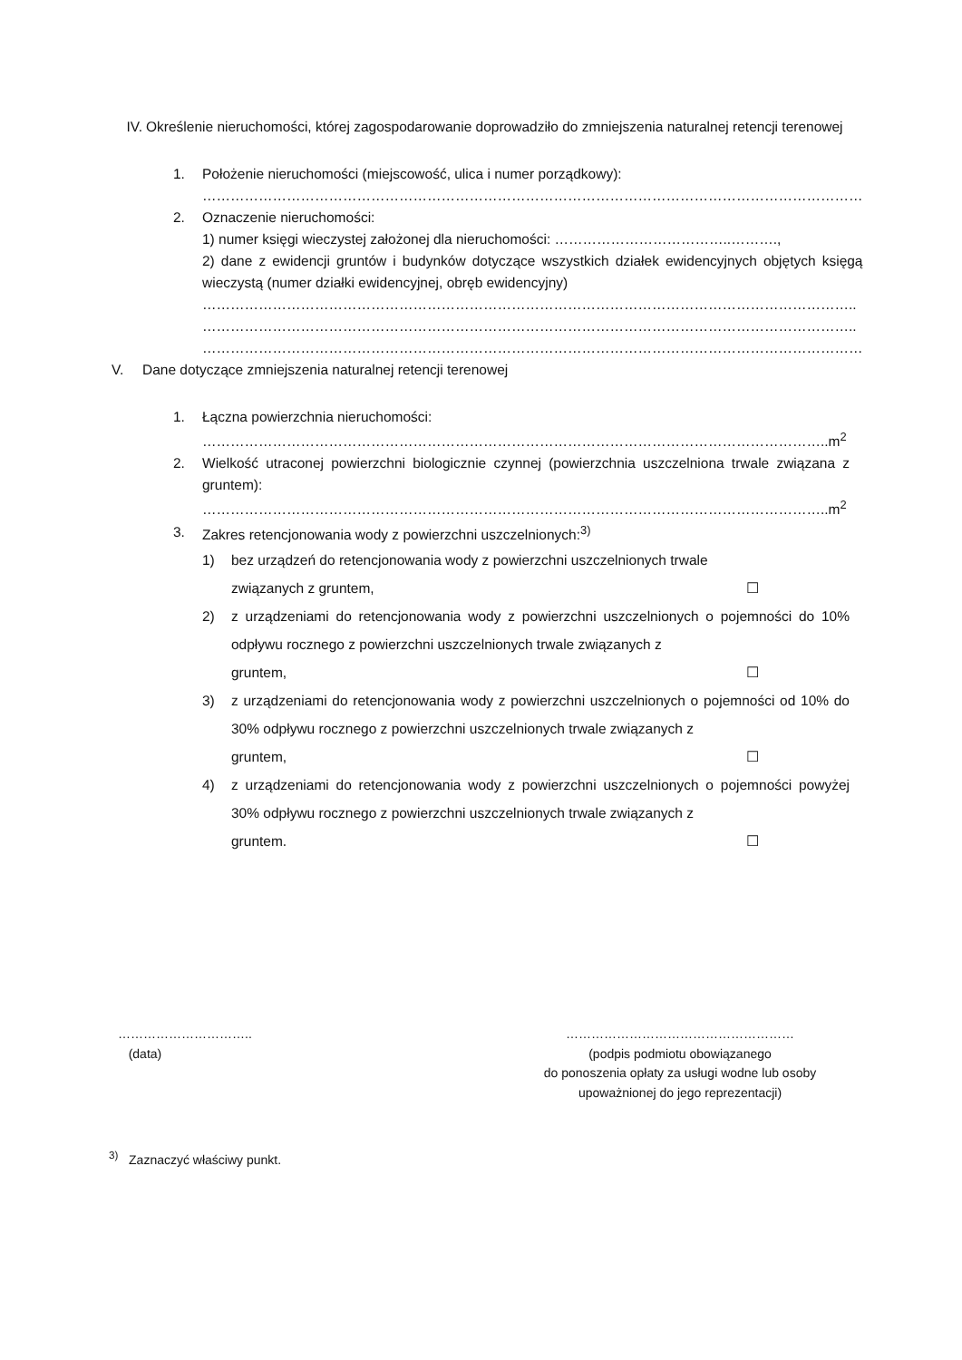IV. Określenie nieruchomości, której zagospodarowanie doprowadziło do zmniejszenia naturalnej retencji terenowej
1. Położenie nieruchomości (miejscowość, ulica i numer porządkowy):
……………………………………………………………………………………………………………………………
2. Oznaczenie nieruchomości:
1) numer księgi wieczystej założonej dla nieruchomości: ………………………………..……….,
2) dane z ewidencji gruntów i budynków dotyczące wszystkich działek ewidencyjnych objętych księgą wieczystą (numer działki ewidencyjnej, obręb ewidencyjny)
…………………………………………………………………………………………………………………………..
…………………………………………………………………………………………………………………………..
……………………………………………………………………………………………………………………………
V. Dane dotyczące zmniejszenia naturalnej retencji terenowej
1. Łączna powierzchnia nieruchomości:
……………………………………………………………………………………………………………………..m<sup>2</sup>
2. Wielkość utraconej powierzchni biologicznie czynnej (powierzchnia uszczelniona trwale związana z gruntem):
……………………………………………………………………………………………………………………..m<sup>2</sup>
3. Zakres retencjonowania wody z powierzchni uszczelnionych:<sup>3)</sup>
1) bez urządzeń do retencjonowania wody z powierzchni uszczelnionych trwale
związanych z gruntem, ☐
2) z urządzeniami do retencjonowania wody z powierzchni uszczelnionych o pojemności do 10% odpływu rocznego z powierzchni uszczelnionych trwale związanych z
gruntem, ☐
3) z urządzeniami do retencjonowania wody z powierzchni uszczelnionych o pojemności od 10% do 30% odpływu rocznego z powierzchni uszczelnionych trwale związanych z
gruntem, ☐
4) z urządzeniami do retencjonowania wody z powierzchni uszczelnionych o pojemności powyżej 30% odpływu rocznego z powierzchni uszczelnionych trwale związanych z
gruntem. ☐
…………………………..
(data)
………………………………………………
(podpis podmiotu obowiązanego
do ponoszenia opłaty za usługi wodne lub osoby
upoważnionej do jego reprezentacji)
<sup>3)</sup> Zaznaczyć właściwy punkt.